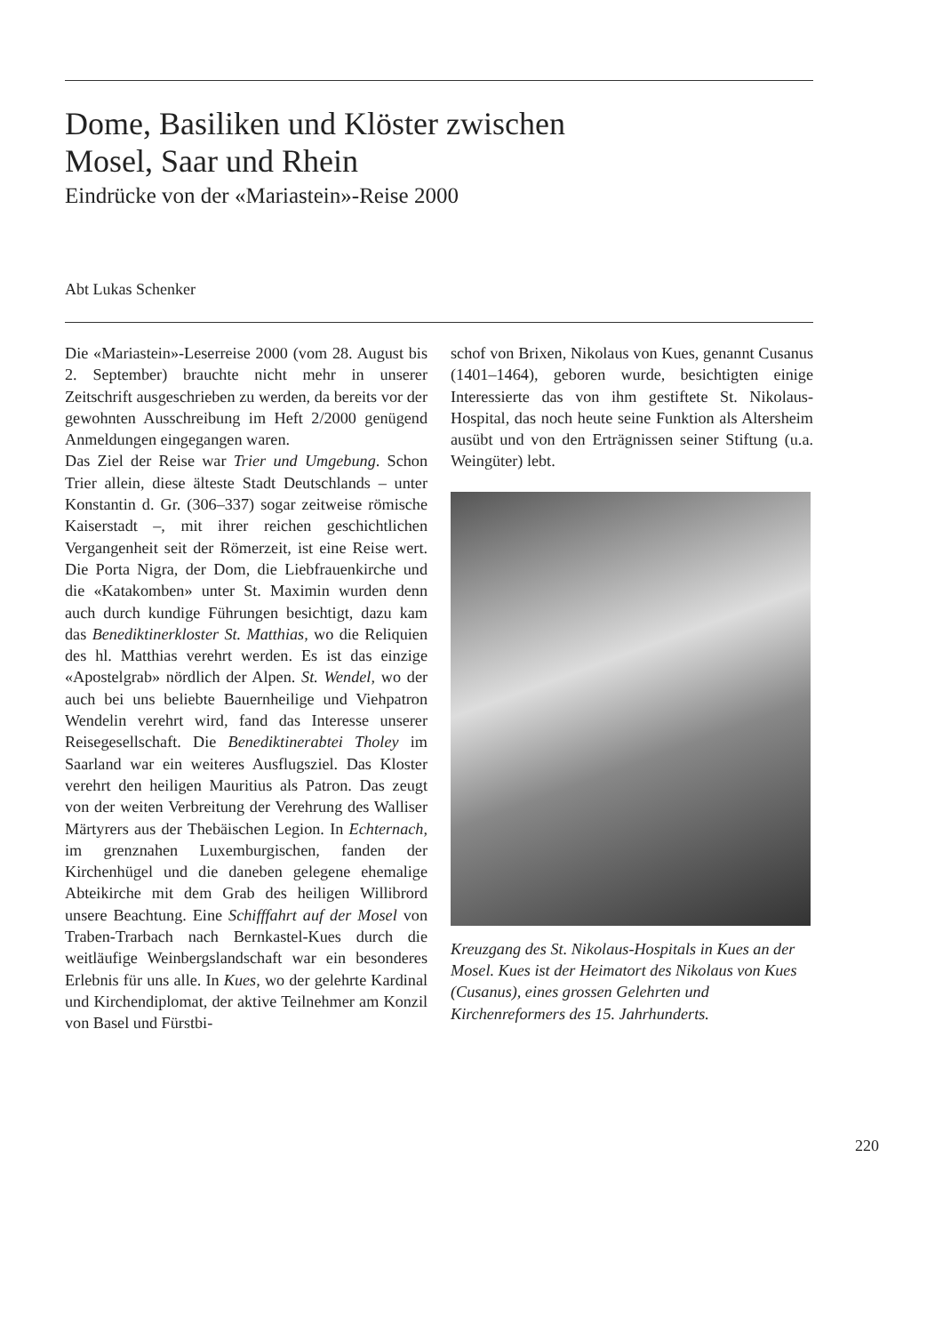Dome, Basiliken und Klöster zwischen
Mosel, Saar und Rhein
Eindrücke von der «Mariastein»-Reise 2000
Abt Lukas Schenker
Die «Mariastein»-Leserreise 2000 (vom 28. August bis 2. September) brauchte nicht mehr in unserer Zeitschrift ausgeschrieben zu werden, da bereits vor der gewohnten Ausschreibung im Heft 2/2000 genügend Anmeldungen eingegangen waren.
Das Ziel der Reise war Trier und Umgebung. Schon Trier allein, diese älteste Stadt Deutschlands – unter Konstantin d. Gr. (306–337) sogar zeitweise römische Kaiserstadt –, mit ihrer reichen geschichtlichen Vergangenheit seit der Römerzeit, ist eine Reise wert. Die Porta Nigra, der Dom, die Liebfrauenkirche und die «Katakomben» unter St. Maximin wurden denn auch durch kundige Führungen besichtigt, dazu kam das Benediktinerkloster St. Matthias, wo die Reliquien des hl. Matthias verehrt werden. Es ist das einzige «Apostelgrab» nördlich der Alpen. St. Wendel, wo der auch bei uns beliebte Bauernheilige und Viehpatron Wendelin verehrt wird, fand das Interesse unserer Reisegesellschaft. Die Benediktinerabtei Tholey im Saarland war ein weiteres Ausflugsziel. Das Kloster verehrt den heiligen Mauritius als Patron. Das zeugt von der weiten Verbreitung der Verehrung des Walliser Märtyrers aus der Thebäischen Legion. In Echternach, im grenznahen Luxemburgischen, fanden der Kirchenhügel und die daneben gelegene ehemalige Abteikirche mit dem Grab des heiligen Willibrord unsere Beachtung. Eine Schifffahrt auf der Mosel von Traben-Trarbach nach Bernkastel-Kues durch die weitläufige Weinbergslandschaft war ein besonderes Erlebnis für uns alle. In Kues, wo der gelehrte Kardinal und Kirchendiplomat, der aktive Teilnehmer am Konzil von Basel und Fürstbi-
schof von Brixen, Nikolaus von Kues, genannt Cusanus (1401–1464), geboren wurde, besichtigten einige Interessierte das von ihm gestiftete St. Nikolaus-Hospital, das noch heute seine Funktion als Altersheim ausübt und von den Erträgnissen seiner Stiftung (u.a. Weingüter) lebt.
Kreuzgang des St. Nikolaus-Hospitals in Kues an der Mosel. Kues ist der Heimatort des Nikolaus von Kues (Cusanus), eines grossen Gelehrten und Kirchenreformers des 15. Jahrhunderts.
220